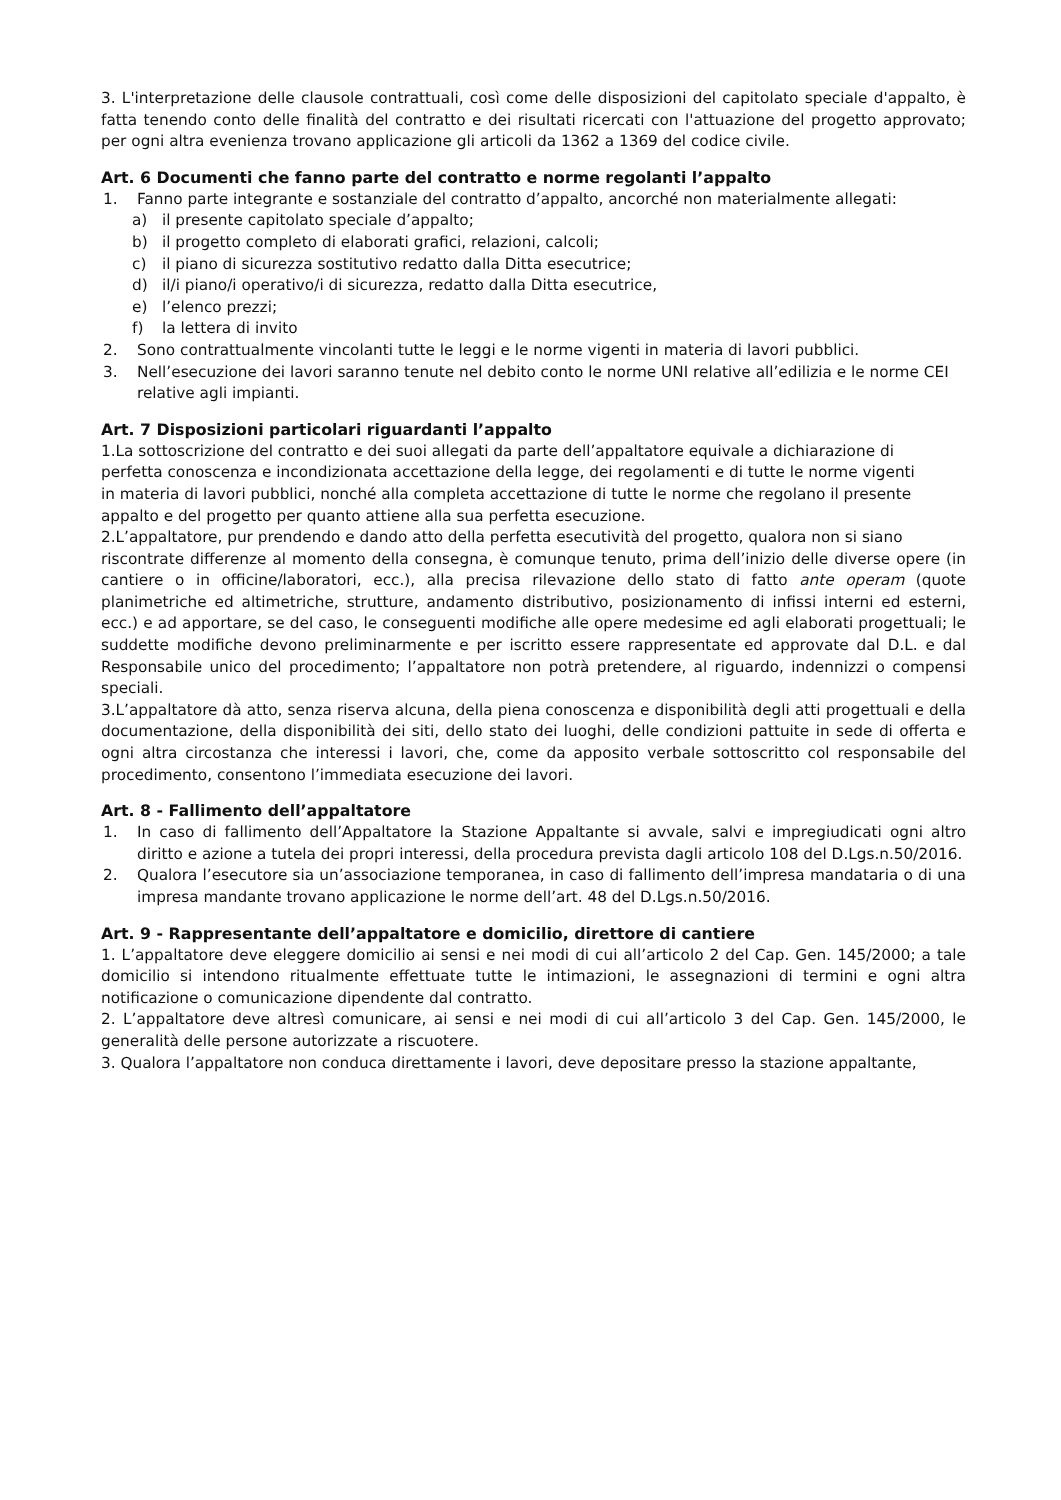3. L'interpretazione delle clausole contrattuali, così come delle disposizioni del capitolato speciale d'appalto, è fatta tenendo conto delle finalità del contratto e dei risultati ricercati con l'attuazione del progetto approvato; per ogni altra evenienza trovano applicazione gli articoli da 1362 a 1369 del codice civile.
Art. 6 Documenti che fanno parte del contratto e norme regolanti l’appalto
1. Fanno parte integrante e sostanziale del contratto d’appalto, ancorché non materialmente allegati:
a) il presente capitolato speciale d’appalto;
b) il progetto completo di elaborati grafici, relazioni, calcoli;
c) il piano di sicurezza sostitutivo redatto dalla Ditta esecutrice;
d) il/i piano/i operativo/i di sicurezza, redatto dalla Ditta esecutrice,
e) l’elenco prezzi;
f) la lettera di invito
2. Sono contrattualmente vincolanti tutte le leggi e le norme vigenti in materia di lavori pubblici.
3. Nell’esecuzione dei lavori saranno tenute nel debito conto le norme UNI relative all’edilizia e le norme CEI relative agli impianti.
Art. 7 Disposizioni particolari riguardanti l’appalto
1.La sottoscrizione del contratto e dei suoi allegati da parte dell’appaltatore equivale a dichiarazione di
perfetta conoscenza e incondizionata accettazione della legge, dei regolamenti e di tutte le norme vigenti
in materia di lavori pubblici, nonché alla completa accettazione di tutte le norme che regolano il presente
appalto e del progetto per quanto attiene alla sua perfetta esecuzione.
2.L’appaltatore, pur prendendo e dando atto della perfetta esecutività del progetto, qualora non si siano
riscontrate differenze al momento della consegna, è comunque tenuto, prima dell’inizio delle diverse opere (in cantiere o in officine/laboratori, ecc.), alla precisa rilevazione dello stato di fatto ante operam (quote planimetriche ed altimetriche, strutture, andamento distributivo, posizionamento di infissi interni ed esterni, ecc.) e ad apportare, se del caso, le conseguenti modifiche alle opere medesime ed agli elaborati progettuali; le suddette modifiche devono preliminarmente e per iscritto essere rappresentate ed approvate dal D.L. e dal Responsabile unico del procedimento; l’appaltatore non potrà pretendere, al riguardo, indennizzi o compensi speciali.
3.L’appaltatore dà atto, senza riserva alcuna, della piena conoscenza e disponibilità degli atti progettuali e della documentazione, della disponibilità dei siti, dello stato dei luoghi, delle condizioni pattuite in sede di offerta e ogni altra circostanza che interessi i lavori, che, come da apposito verbale sottoscritto col responsabile del procedimento, consentono l’immediata esecuzione dei lavori.
Art. 8 - Fallimento dell’appaltatore
1. In caso di fallimento dell’Appaltatore la Stazione Appaltante si avvale, salvi e impregiudicati ogni altro diritto e azione a tutela dei propri interessi, della procedura prevista dagli articolo 108 del D.Lgs.n.50/2016.
2. Qualora l’esecutore sia un’associazione temporanea, in caso di fallimento dell’impresa mandataria o di una impresa mandante trovano applicazione le norme dell’art. 48 del D.Lgs.n.50/2016.
Art. 9 - Rappresentante dell’appaltatore e domicilio, direttore di cantiere
1. L’appaltatore deve eleggere domicilio ai sensi e nei modi di cui all’articolo 2 del Cap. Gen. 145/2000; a tale domicilio si intendono ritualmente effettuate tutte le intimazioni, le assegnazioni di termini e ogni altra notificazione o comunicazione dipendente dal contratto.
2. L’appaltatore deve altresì comunicare, ai sensi e nei modi di cui all’articolo 3 del Cap. Gen. 145/2000, le generalità delle persone autorizzate a riscuotere.
3. Qualora l’appaltatore non conduca direttamente i lavori, deve depositare presso la stazione appaltante,